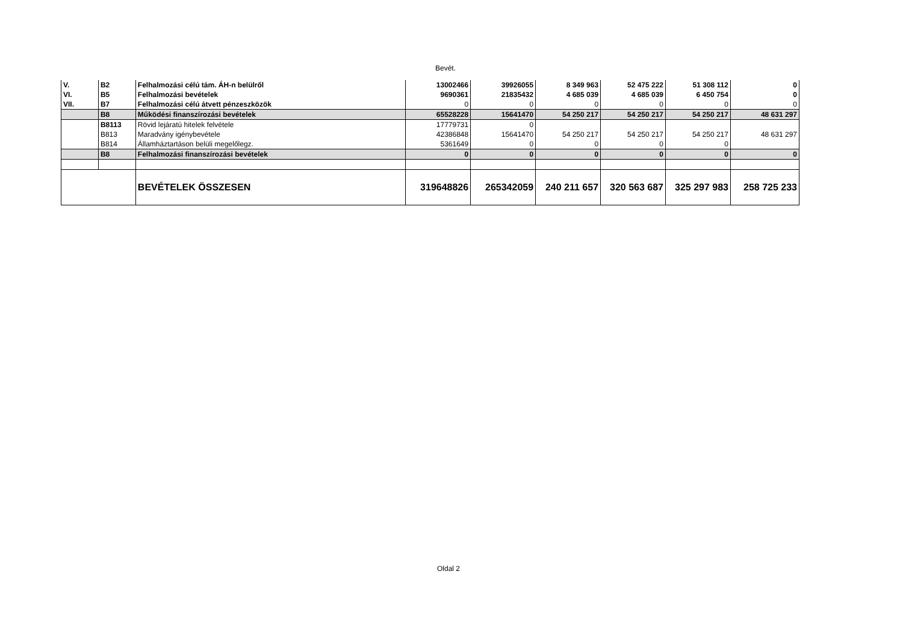Bevét.
| V. | B2 | Felhalmozási célú tám. ÁH-n belülről | 13002466 | 39926055 | 8 349 963 | 52 475 222 | 51 308 112 | 0 |
| VI. | B5 | Felhalmozási bevételek | 9690361 | 21835432 | 4 685 039 | 4 685 039 | 6 450 754 | 0 |
| VII. | B7 | Felhalmozási célú átvett pénzeszközök | 0 | 0 | 0 | 0 | 0 | 0 |
| | B8 | Működési finanszírozási bevételek | 65528228 | 15641470 | 54 250 217 | 54 250 217 | 54 250 217 | 48 631 297 |
| | B8113 | Rövid lejáratú hitelek felvétele | 17779731 | 0 | | | | |
| | B813 | Maradvány igénybevétele | 42386848 | 15641470 | 54 250 217 | 54 250 217 | 54 250 217 | 48 631 297 |
| | B814 | Államháztartáson belüli megelőlegz. | 5361649 | 0 | 0 | 0 | 0 | |
| | B8 | Felhalmozási finanszírozási bevételek | 0 | 0 | 0 | 0 | 0 | 0 |
| | | BEVÉTELEK ÖSSZESEN | 319648826 | 265342059 | 240 211 657 | 320 563 687 | 325 297 983 | 258 725 233 |
Oldal 2